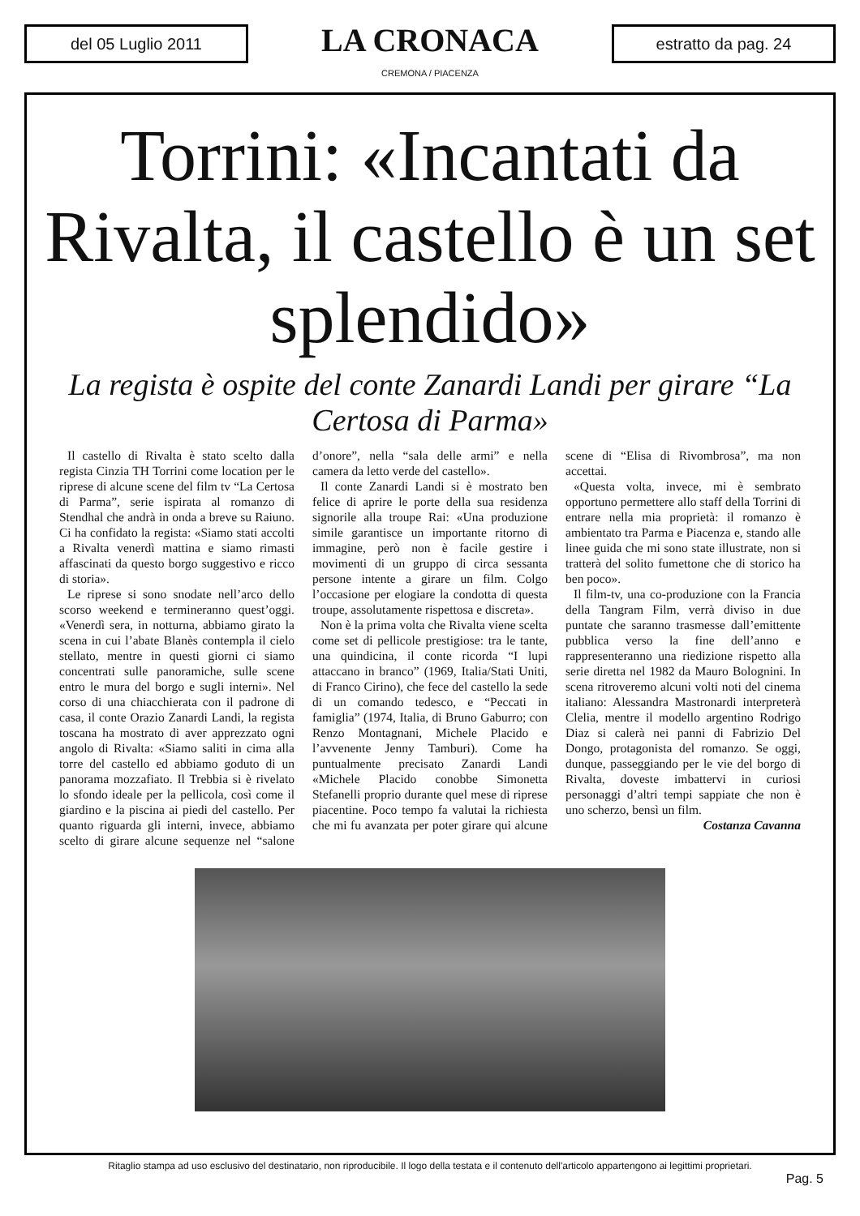del 05 Luglio 2011
LA CRONACA
CREMONA / PIACENZA
estratto da pag. 24
Torrini: «Incantati da Rivalta, il castello è un set splendido»
La regista è ospite del conte Zanardi Landi per girare “La Certosa di Parma»
Il castello di Rivalta è stato scelto dalla regista Cinzia TH Torrini come location per le riprese di alcune scene del film tv “La Certosa di Parma”, serie ispirata al romanzo di Stendhal che andrà in onda a breve su Raiuno. Ci ha confidato la regista: «Siamo stati accolti a Rivalta venerdì mattina e siamo rimasti affascinati da questo borgo suggestivo e ricco di storia».
Le riprese si sono snodate nell’arco dello scorso weekend e termineranno quest’oggi. «Venerdì sera, in notturna, abbiamo girato la scena in cui l’abate Blanès contempla il cielo stellato, mentre in questi giorni ci siamo concentrati sulle panoramiche, sulle scene entro le mura del borgo e sugli interni». Nel corso di una chiacchierata con il padrone di casa, il conte Orazio Zanardi Landi, la regista toscana ha mostrato di aver apprezzato ogni angolo di Rivalta: «Siamo saliti in cima alla torre del castello ed abbiamo goduto di un panorama mozzafiato. Il Trebbia si è rivelato lo sfondo ideale per la pellicola, così come il giardino e la piscina ai piedi del castello. Per quanto riguarda gli interni, invece, abbiamo scelto di girare alcune sequenze nel “salone d’onore”, nella “sala delle armi” e nella camera da letto verde del castello».
Il conte Zanardi Landi si è mostrato ben felice di aprire le porte della sua residenza signorile alla troupe Rai: «Una produzione simile garantisce un importante ritorno di immagine, però non è facile gestire i movimenti di un gruppo di circa sessanta persone intente a girare un film. Colgo l’occasione per elogiare la condotta di questa troupe, assolutamente rispettosa e discreta».
Non è la prima volta che Rivalta viene scelta come set di pellicole prestigiose: tra le tante, una quindicina, il conte ricorda “I lupi attaccano in branco” (1969, Italia/Stati Uniti, di Franco Cirino), che fece del castello la sede di un comando tedesco, e “Peccati in famiglia” (1974, Italia, di Bruno Gaburro; con Renzo Montagnani, Michele Placido e l’avvenente Jenny Tamburi). Come ha puntualmente precisato Zanardi Landi «Michele Placido conobbe Simonetta Stefanelli proprio durante quel mese di riprese piacentine. Poco tempo fa valutai la richiesta che mi fu avanzata per poter girare qui alcune scene di “Elisa di Rivombrosa”, ma non accettai.
«Questa volta, invece, mi è sembrato opportuno permettere allo staff della Torrini di entrare nella mia proprietà: il romanzo è ambientato tra Parma e Piacenza e, stando alle linee guida che mi sono state illustrate, non si tratterà del solito fumettone che di storico ha ben poco».
Il film-tv, una co-produzione con la Francia della Tangram Film, verrà diviso in due puntate che saranno trasmesse dall’emittente pubblica verso la fine dell’anno e rappresenteranno una riedizione rispetto alla serie diretta nel 1982 da Mauro Bolognini. In scena ritroveremo alcuni volti noti del cinema italiano: Alessandra Mastronardi interpreterà Clelia, mentre il modello argentino Rodrigo Diaz si calerà nei panni di Fabrizio Del Dongo, protagonista del romanzo. Se oggi, dunque, passeggiando per le vie del borgo di Rivalta, doveste imbattervi in curiosi personaggi d’altri tempi sappiate che non è uno scherzo, bensì un film.
Costanza Cavanna
Ritaglio stampa ad uso esclusivo del destinatario, non riproducibile. Il logo della testata e il contenuto dell'articolo appartengono ai legittimi proprietari.
Pag. 5